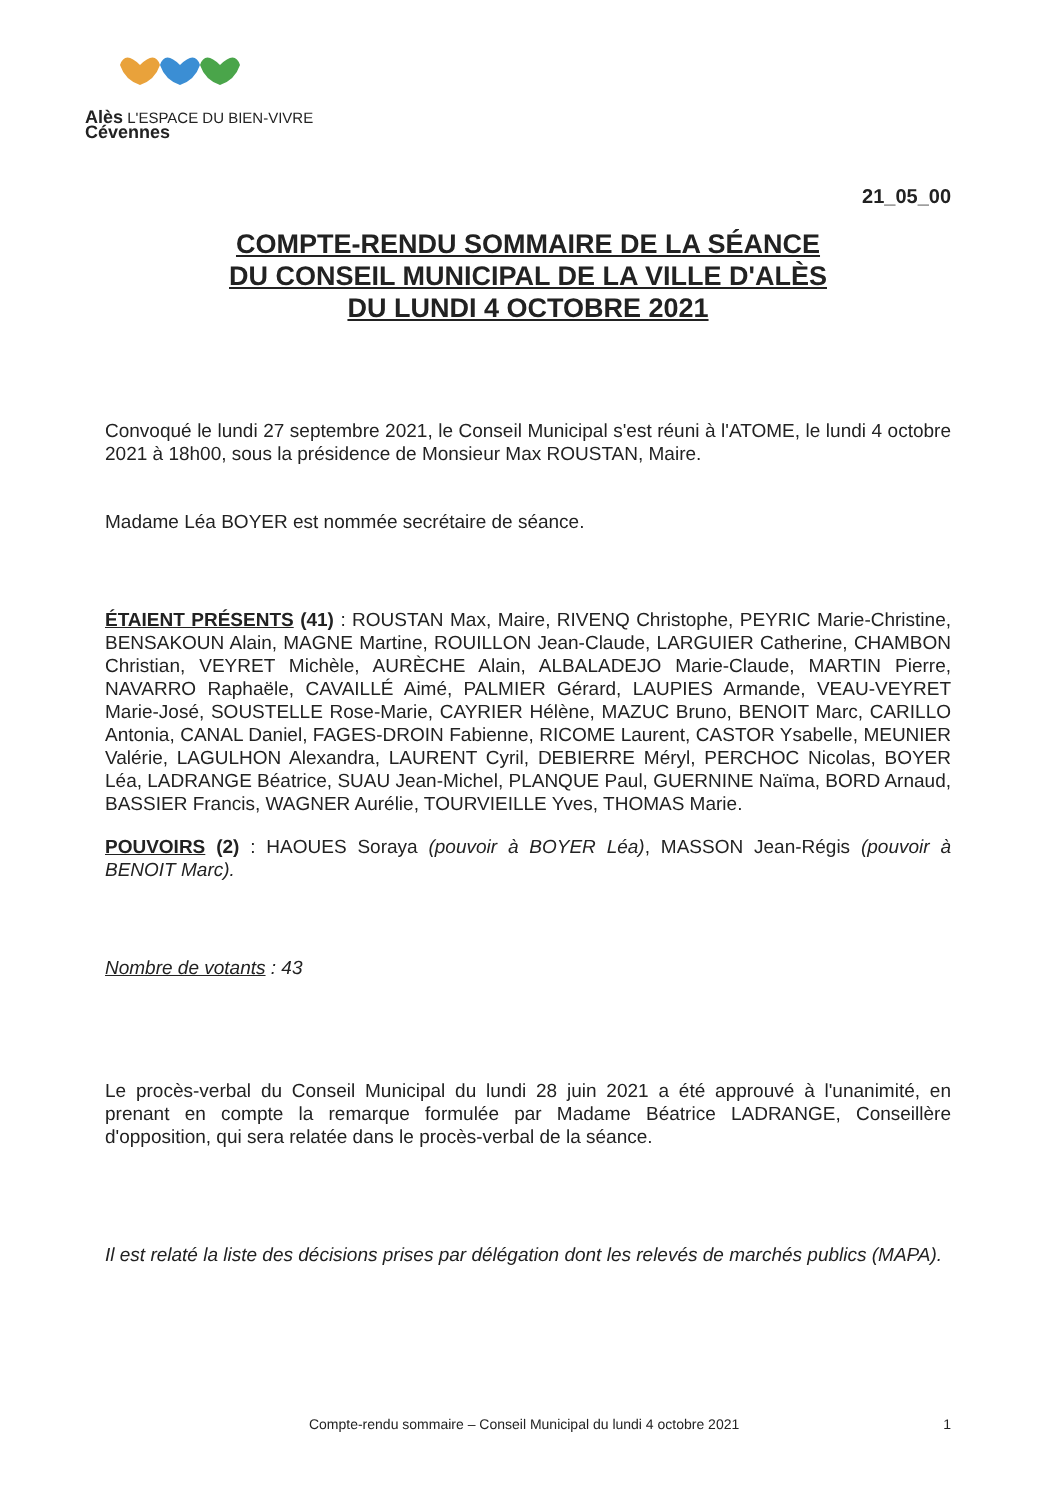Alès L'ESPACE DU BIEN-VIVRE
Cévennes
21_05_00
COMPTE-RENDU SOMMAIRE DE LA SÉANCE
DU CONSEIL MUNICIPAL DE LA VILLE D'ALÈS
DU LUNDI 4 OCTOBRE 2021
Convoqué le lundi 27 septembre 2021, le Conseil Municipal s'est réuni à l'ATOME, le lundi 4 octobre 2021 à 18h00, sous la présidence de Monsieur Max ROUSTAN, Maire.
Madame Léa BOYER est nommée secrétaire de séance.
ÉTAIENT PRÉSENTS (41) : ROUSTAN Max, Maire, RIVENQ Christophe, PEYRIC Marie-Christine, BENSAKOUN Alain, MAGNE Martine, ROUILLON Jean-Claude, LARGUIER Catherine, CHAMBON Christian, VEYRET Michèle, AURÈCHE Alain, ALBALADEJO Marie-Claude, MARTIN Pierre, NAVARRO Raphaële, CAVAILLÉ Aimé, PALMIER Gérard, LAUPIES Armande, VEAU-VEYRET Marie-José, SOUSTELLE Rose-Marie, CAYRIER Hélène, MAZUC Bruno, BENOIT Marc, CARILLO Antonia, CANAL Daniel, FAGES-DROIN Fabienne, RICOME Laurent, CASTOR Ysabelle, MEUNIER Valérie, LAGULHON Alexandra, LAURENT Cyril, DEBIERRE Méryl, PERCHOC Nicolas, BOYER Léa, LADRANGE Béatrice, SUAU Jean-Michel, PLANQUE Paul, GUERNINE Naïma, BORD Arnaud, BASSIER Francis, WAGNER Aurélie, TOURVIEILLE Yves, THOMAS Marie.
POUVOIRS (2) : HAOUES Soraya (pouvoir à BOYER Léa), MASSON Jean-Régis (pouvoir à BENOIT Marc).
Nombre de votants : 43
Le procès-verbal du Conseil Municipal du lundi 28 juin 2021 a été approuvé à l'unanimité, en prenant en compte la remarque formulée par Madame Béatrice LADRANGE, Conseillère d'opposition, qui sera relatée dans le procès-verbal de la séance.
Il est relaté la liste des décisions prises par délégation dont les relevés de marchés publics (MAPA).
Compte-rendu sommaire – Conseil Municipal du lundi 4 octobre 2021 1